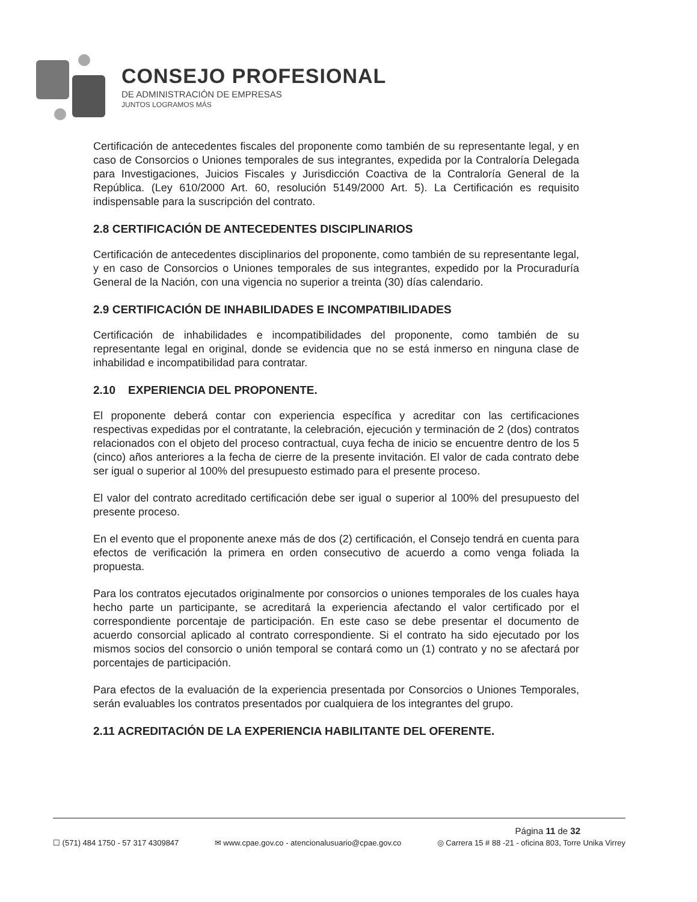CONSEJO PROFESIONAL
DE ADMINISTRACIÓN DE EMPRESAS
JUNTOS LOGRAMOS MÁS
Certificación de antecedentes fiscales del proponente como también de su representante legal, y en caso de Consorcios o Uniones temporales de sus integrantes, expedida por la Contraloría Delegada para Investigaciones, Juicios Fiscales y Jurisdicción Coactiva de la Contraloría General de la República. (Ley 610/2000 Art. 60, resolución 5149/2000 Art. 5). La Certificación es requisito indispensable para la suscripción del contrato.
2.8 CERTIFICACIÓN DE ANTECEDENTES DISCIPLINARIOS
Certificación de antecedentes disciplinarios del proponente, como también de su representante legal, y en caso de Consorcios o Uniones temporales de sus integrantes, expedido por la Procuraduría General de la Nación, con una vigencia no superior a treinta (30) días calendario.
2.9 CERTIFICACIÓN DE INHABILIDADES E INCOMPATIBILIDADES
Certificación de inhabilidades e incompatibilidades del proponente, como también de su representante legal en original, donde se evidencia que no se está inmerso en ninguna clase de inhabilidad e incompatibilidad para contratar.
2.10 EXPERIENCIA DEL PROPONENTE.
El proponente deberá contar con experiencia específica y acreditar con las certificaciones respectivas expedidas por el contratante, la celebración, ejecución y terminación de 2 (dos) contratos relacionados con el objeto del proceso contractual, cuya fecha de inicio se encuentre dentro de los 5 (cinco) años anteriores a la fecha de cierre de la presente invitación. El valor de cada contrato debe ser igual o superior al 100% del presupuesto estimado para el presente proceso.
El valor del contrato acreditado certificación debe ser igual o superior al 100% del presupuesto del presente proceso.
En el evento que el proponente anexe más de dos (2) certificación, el Consejo tendrá en cuenta para efectos de verificación la primera en orden consecutivo de acuerdo a como venga foliada la propuesta.
Para los contratos ejecutados originalmente por consorcios o uniones temporales de los cuales haya hecho parte un participante, se acreditará la experiencia afectando el valor certificado por el correspondiente porcentaje de participación. En este caso se debe presentar el documento de acuerdo consorcial aplicado al contrato correspondiente. Si el contrato ha sido ejecutado por los mismos socios del consorcio o unión temporal se contará como un (1) contrato y no se afectará por porcentajes de participación.
Para efectos de la evaluación de la experiencia presentada por Consorcios o Uniones Temporales, serán evaluables los contratos presentados por cualquiera de los integrantes del grupo.
2.11 ACREDITACIÓN DE LA EXPERIENCIA HABILITANTE DEL OFERENTE.
Página 11 de 32
☐ (571) 484 1750 - 57 317 4309847 ✉ www.cpae.gov.co - atencionalusuario@cpae.gov.co ◎ Carrera 15 # 88 -21 - oficina 803, Torre Unika Virrey